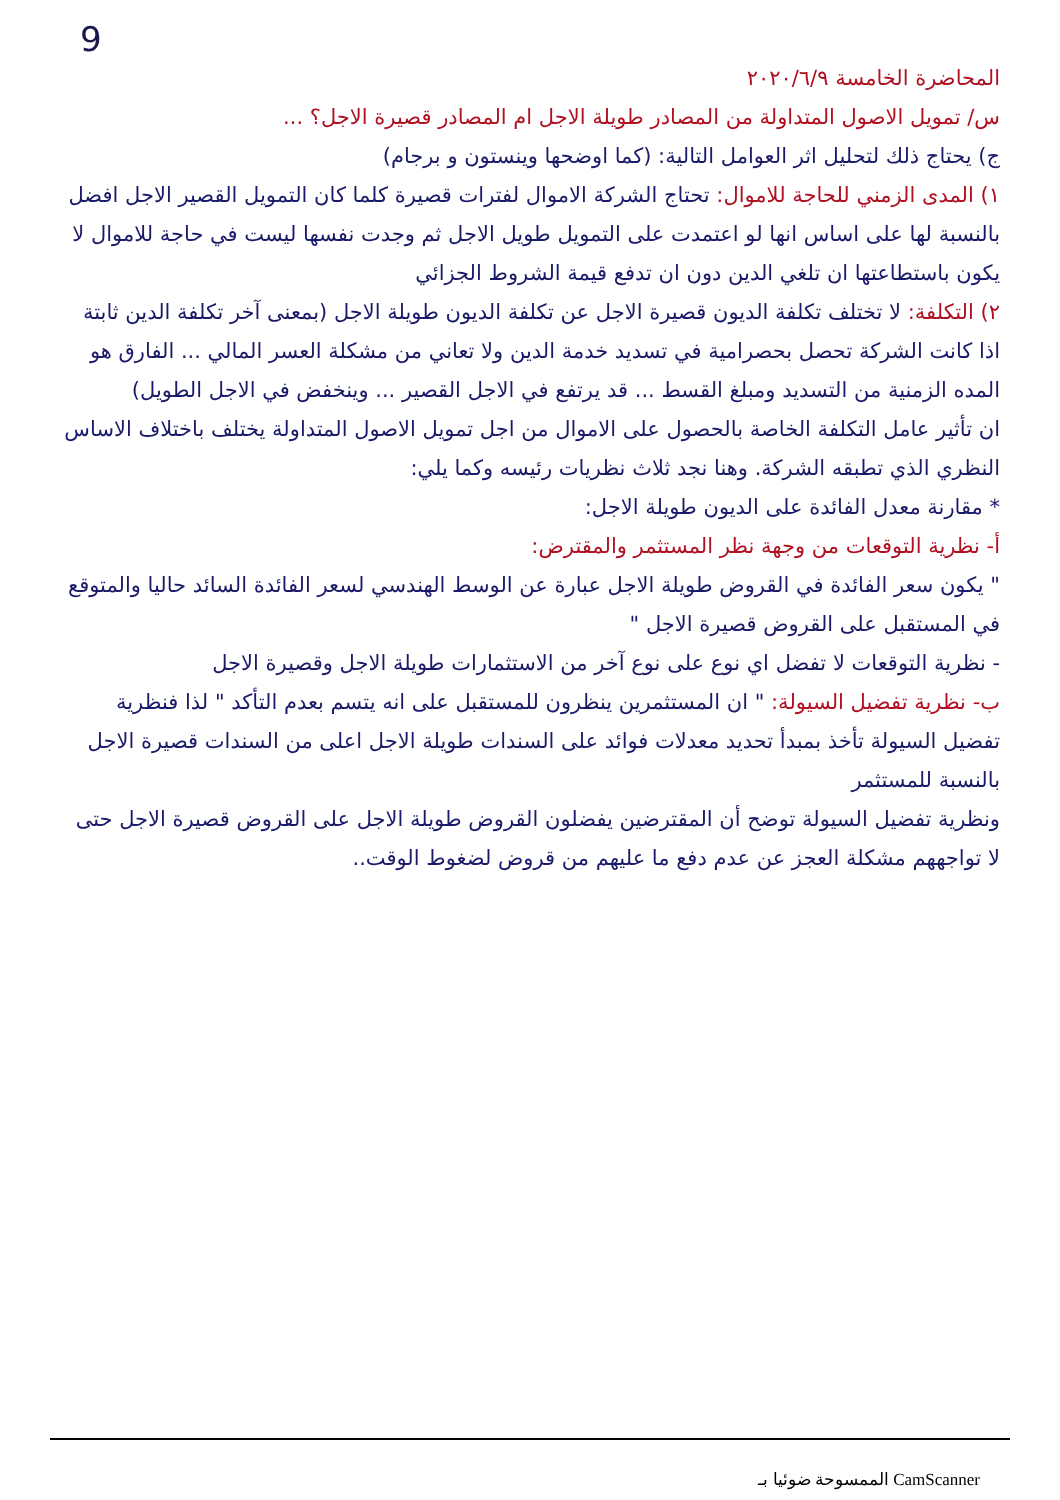9
المحاضرة الخامسة ٢٠٢٠/٦/٩
س/ تمويل الاصول المتداولة من المصادر طويلة الاجل ام المصادر قصيرة الاجل؟ ...
ج) يحتاج ذلك لتحليل اثر العوامل التالية: (كما اوضحها وينستون و برجام)
١) المدى الزمني للحاجة للاموال: تحتاج الشركة الاموال لفترات قصيرة كلما كان التمويل القصير الاجل افضل بالنسبة لها على اساس انها لو اعتمدت على التمويل طويل الاجل ثم وجدت نفسها ليست في حاجة للاموال لا يكون باستطاعتها ان تلغي الدين دون ان تدفع قيمة الشروط الجزائي
٢) التكلفة: لا تختلف تكلفة الديون قصيرة الاجل عن تكلفة الديون طويلة الاجل (بمعنى آخر تكلفة الدين ثابتة اذا كانت الشركة تحصل بحصرامية في تسديد خدمة الدين ولا تعاني من مشكلة العسر المالي ... الفارق هو المده الزمنية من التسديد ومبلغ القسط ... قد يرتفع في الاجل القصير ... وينخفض في الاجل الطويل)
ان تأثير عامل التكلفة الخاصة بالحصول على الاموال من اجل تمويل الاصول المتداولة يختلف باختلاف الاساس النظري الذي تطبقه الشركة. وهنا نجد ثلاث نظريات رئيسه وكما يلي:
* مقارنة معدل الفائدة على الديون طويلة الاجل:
أ- نظرية التوقعات من وجهة نظر المستثمر والمقترض:
" يكون سعر الفائدة في القروض طويلة الاجل عبارة عن الوسط الهندسي لسعر الفائدة السائد حاليا والمتوقع في المستقبل على القروض قصيرة الاجل "
- نظرية التوقعات لا تفضل اي نوع على نوع آخر من الاستثمارات طويلة الاجل وقصيرة الاجل
ب- نظرية تفضيل السيولة: " ان المستثمرين ينظرون للمستقبل على انه يتسم بعدم التأكد " لذا فنظرية تفضيل السيولة تأخذ بمبدأ تحديد معدلات فوائد على السندات طويلة الاجل اعلى من السندات قصيرة الاجل بالنسبة للمستثمر
ونظرية تفضيل السيولة توضح أن المقترضين يفضلون القروض طويلة الاجل على القروض قصيرة الاجل حتى لا تواجههم مشكلة العجز عن عدم دفع ما عليهم من قروض لضغوط الوقت..
الممسوحة ضوئيا بـ CamScanner